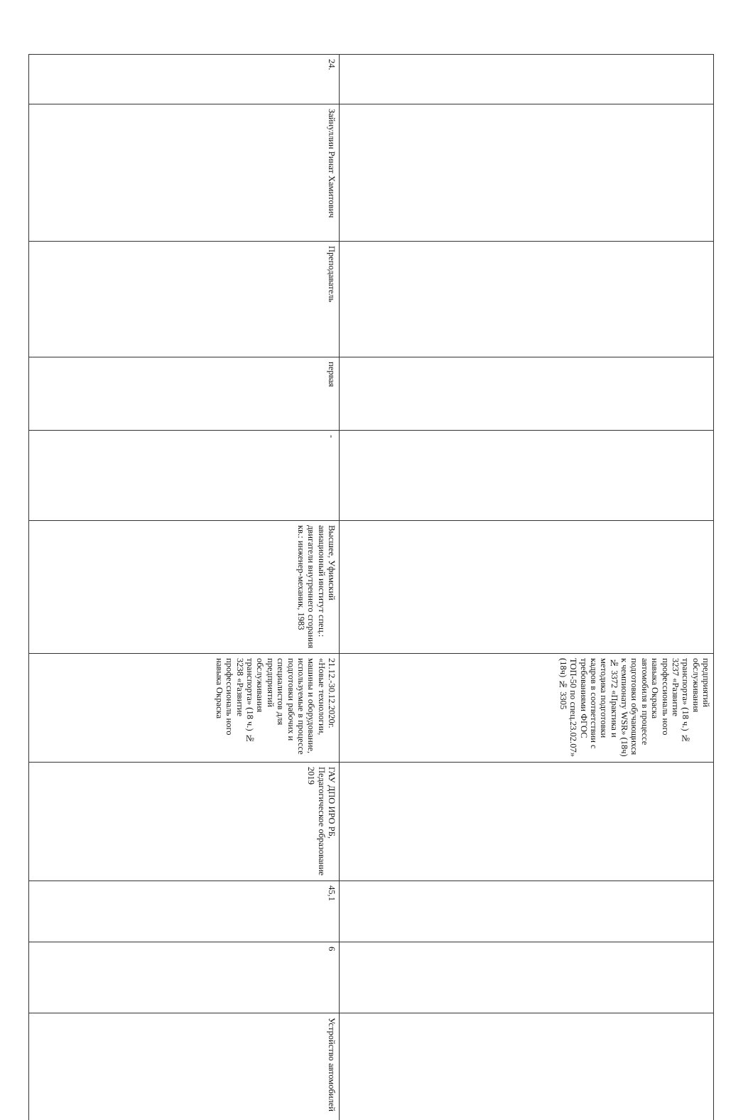| | | | | | | предприятий обслуживания транспорта» (18 ч.) № 3237 «Развитие профессиональ ного навыка Окраска автомобиля в процессе подготовки обучающихся к чемпионату WSR» (18ч) № 3372 «Практика и методика подготовки кадров в соответствии с требованиями ФГОС ТОП-50 по спец.23.02.07» (18ч) № 3305 | | | | |
| 24. | Зайнуллин Ринат Хамитович | Преподаватель | первая | - | Высшее, Уфимский авиационный институт спец.: двигатели внутреннего сгорания кв.: инженер-механик, 1983 | 21.12.-30.12.2020г. «Новые технологии, машины и оборудование, используемые в процессе подготовки рабочих и специалистов для предприятий обслуживания транспорта» (18 ч.) № 3238 «Развитие профессиональ ного навыка Окраска | ГАУ ДПО ИРО РБ, Педагогическое образование 2019 | 45,1 | 6 | Устройство автомобилей |